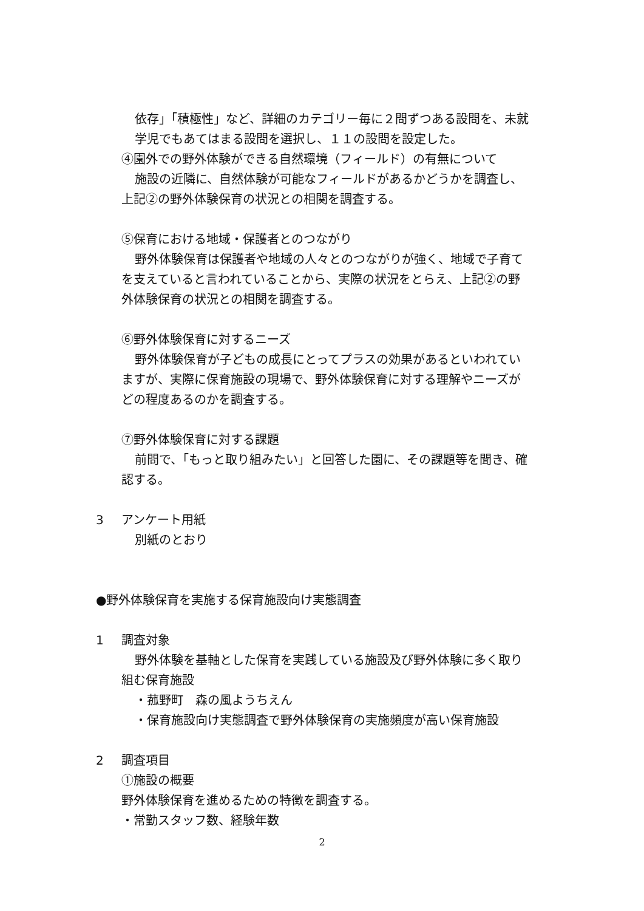依存」「積極性」など、詳細のカテゴリー毎に２問ずつある設問を、未就
学児でもあてはまる設問を選択し、１１の設問を設定した。
④園外での野外体験ができる自然環境（フィールド）の有無について
施設の近隣に、自然体験が可能なフィールドがあるかどうかを調査し、
上記②の野外体験保育の状況との相関を調査する。
⑤保育における地域・保護者とのつながり
野外体験保育は保護者や地域の人々とのつながりが強く、地域で子育て
を支えていると言われていることから、実際の状況をとらえ、上記②の野
外体験保育の状況との相関を調査する。
⑥野外体験保育に対するニーズ
野外体験保育が子どもの成長にとってプラスの効果があるといわれてい
ますが、実際に保育施設の現場で、野外体験保育に対する理解やニーズが
どの程度あるのかを調査する。
⑦野外体験保育に対する課題
前問で、「もっと取り組みたい」と回答した園に、その課題等を聞き、確
認する。
3 アンケート用紙
別紙のとおり
●野外体験保育を実施する保育施設向け実態調査
1 調査対象
野外体験を基軸とした保育を実践している施設及び野外体験に多く取り
組む保育施設
・菰野町　森の風ようちえん
・保育施設向け実態調査で野外体験保育の実施頻度が高い保育施設
2 調査項目
①施設の概要
野外体験保育を進めるための特徴を調査する。
・常勤スタッフ数、経験年数
2